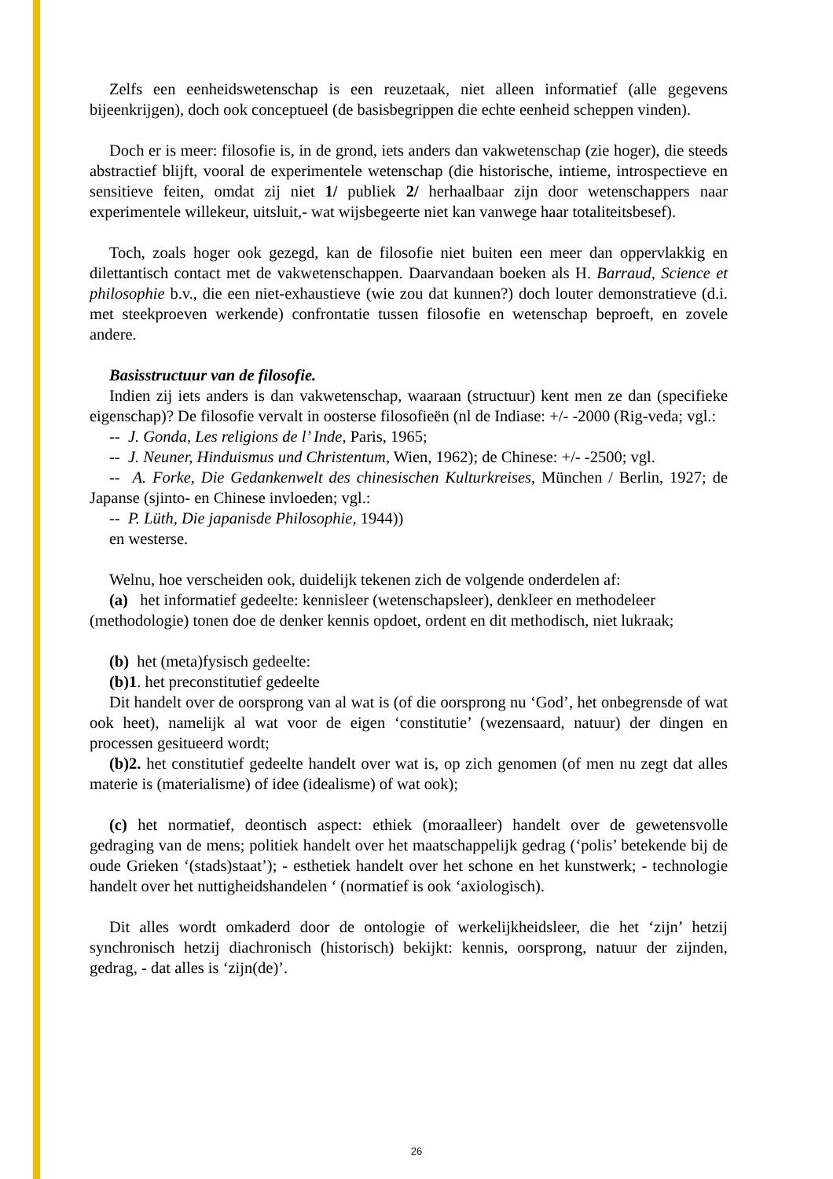Zelfs een eenheidswetenschap is een reuzetaak, niet alleen informatief (alle gegevens bijeenkrijgen), doch ook conceptueel (de basisbegrippen die echte eenheid scheppen vinden).
Doch er is meer: filosofie is, in de grond, iets anders dan vakwetenschap (zie hoger), die steeds abstractief blijft, vooral de experimentele wetenschap (die historische, intieme, introspectieve en sensitieve feiten, omdat zij niet 1/ publiek 2/ herhaalbaar zijn door wetenschappers naar experimentele willekeur, uitsluit,- wat wijsbegeerte niet kan vanwege haar totaliteitsbesef).
Toch, zoals hoger ook gezegd, kan de filosofie niet buiten een meer dan oppervlakkig en dilettantisch contact met de vakwetenschappen. Daarvandaan boeken als H. Barraud, Science et philosophie b.v., die een niet-exhaustieve (wie zou dat kunnen?) doch louter demonstratieve (d.i. met steekproeven werkende) confrontatie tussen filosofie en wetenschap beproeft, en zovele andere.
Basisstructuur van de filosofie.
Indien zij iets anders is dan vakwetenschap, waaraan (structuur) kent men ze dan (specifieke eigenschap)? De filosofie vervalt in oosterse filosofieën (nl de Indiase: +/- -2000 (Rig-veda; vgl.:
-- J. Gonda, Les religions de l’ Inde, Paris, 1965;
-- J. Neuner, Hinduismus und Christentum, Wien, 1962); de Chinese: +/- -2500; vgl.
-- A. Forke, Die Gedankenwelt des chinesischen Kulturkreises, München / Berlin, 1927; de Japanse (sjinto- en Chinese invloeden; vgl.:
-- P. Lüth, Die japanisde Philosophie, 1944))
en westerse.
Welnu, hoe verscheiden ook, duidelijk tekenen zich de volgende onderdelen af:
(a) het informatief gedeelte: kennisleer (wetenschapsleer), denkleer en methodeleer (methodologie) tonen doe de denker kennis opdoet, ordent en dit methodisch, niet lukraak;
(b) het (meta)fysisch gedeelte:
(b)1. het preconstitutief gedeelte
Dit handelt over de oorsprong van al wat is (of die oorsprong nu ‘God’, het onbegrensde of wat ook heet), namelijk al wat voor de eigen ‘constitutie’ (wezensaard, natuur) der dingen en processen gesitueerd wordt;
(b)2. het constitutief gedeelte handelt over wat is, op zich genomen (of men nu zegt dat alles materie is (materialisme) of idee (idealisme) of wat ook);
(c) het normatief, deontisch aspect: ethiek (moraalleer) handelt over de gewetensvolle gedraging van de mens; politiek handelt over het maatschappelijk gedrag (‘polis’ betekende bij de oude Grieken ‘(stads)staat’); - esthetiek handelt over het schone en het kunstwerk; - technologie handelt over het nuttigheidshandelen ‘ (normatief is ook ‘axiologisch).
Dit alles wordt omkaderd door de ontologie of werkelijkheidsleer, die het ‘zijn’ hetzij synchronisch hetzij diachronisch (historisch) bekijkt: kennis, oorsprong, natuur der zijnden, gedrag, - dat alles is ‘zijn(de)’.
26